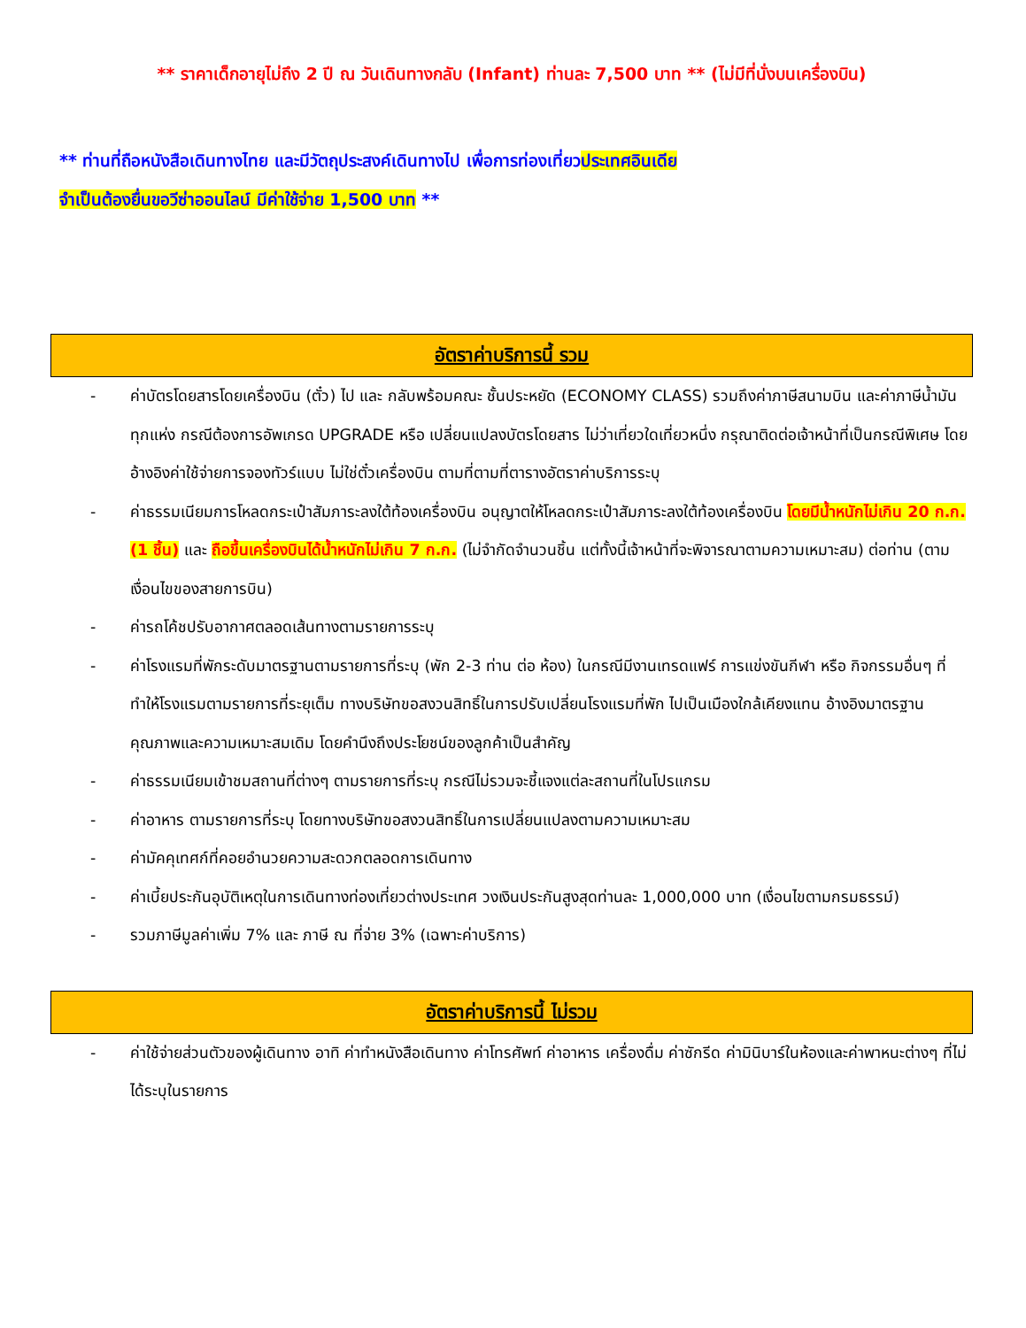** ราคาเด็กอายุไม่ถึง 2 ปี ณ วันเดินทางกลับ (Infant) ท่านละ 7,500 บาท ** (ไม่มีที่นั่งบนเครื่องบิน)
** ท่านที่ถือหนังสือเดินทางไทย และมีวัตถุประสงค์เดินทางไป เพื่อการท่องเที่ยวประเทศอินเดีย
จำเป็นต้องยื่นขอวีซ่าออนไลน์ มีค่าใช้จ่าย 1,500 บาท **
อัตราค่าบริการนี้ รวม
- ค่าบัตรโดยสารโดยเครื่องบิน (ตั๋ว) ไป และ กลับพร้อมคณะ ชั้นประหยัด (ECONOMY CLASS) รวมถึงค่าภาษีสนามบิน และค่าภาษีน้ำมันทุกแห่ง กรณีต้องการอัพเกรด UPGRADE หรือ เปลี่ยนแปลงบัตรโดยสาร ไม่ว่าเที่ยวใดเที่ยวหนึ่ง กรุณาติดต่อเจ้าหน้าที่เป็นกรณีพิเศษ โดยอ้างอิงค่าใช้จ่ายการจองทัวร์แบบ ไม่ใช่ตั๋วเครื่องบิน ตามที่ตามที่ตารางอัตราค่าบริการระบุ
- ค่าธรรมเนียมการโหลดกระเป๋าสัมภาระลงใต้ท้องเครื่องบิน อนุญาตให้โหลดกระเป๋าสัมภาระลงใต้ท้องเครื่องบิน โดยมีน้ำหนักไม่เกิน 20 ก.ก. (1 ชิ้น) และ ถือขึ้นเครื่องบินได้น้ำหนักไม่เกิน 7 ก.ก. (ไม่จำกัดจำนวนชิ้น แต่ทั้งนี้เจ้าหน้าที่จะพิจารณาตามความเหมาะสม) ต่อท่าน (ตามเงื่อนไขของสายการบิน)
- ค่ารถโค้ชปรับอากาศตลอดเส้นทางตามรายการระบุ
- ค่าโรงแรมที่พักระดับมาตรฐานตามรายการที่ระบุ (พัก 2-3 ท่าน ต่อ ห้อง) ในกรณีมีงานเทรดแฟร์ การแข่งขันกีฬา หรือ กิจกรรมอื่นๆ ที่ทำให้โรงแรมตามรายการที่ระยุเต็ม ทางบริษัทขอสงวนสิทธิ์ในการปรับเปลี่ยนโรงแรมที่พัก ไปเป็นเมืองใกล้เคียงแทน อ้างอิงมาตรฐานคุณภาพและความเหมาะสมเดิม โดยคำนึงถึงประโยชน์ของลูกค้าเป็นสำคัญ
- ค่าธรรมเนียมเข้าชมสถานที่ต่างๆ ตามรายการที่ระบุ กรณีไม่รวมจะชี้แจงแต่ละสถานที่ในโปรแกรม
- ค่าอาหาร ตามรายการที่ระบุ โดยทางบริษัทขอสงวนสิทธิ์ในการเปลี่ยนแปลงตามความเหมาะสม
- ค่ามัคคุเทศก์ที่คอยอำนวยความสะดวกตลอดการเดินทาง
- ค่าเบี้ยประกันอุบัติเหตุในการเดินทางท่องเที่ยวต่างประเทศ วงเงินประกันสูงสุดท่านละ 1,000,000 บาท (เงื่อนไขตามกรมธรรม์)
- รวมภาษีมูลค่าเพิ่ม 7% และ ภาษี ณ ที่จ่าย 3% (เฉพาะค่าบริการ)
อัตราค่าบริการนี้ ไม่รวม
- ค่าใช้จ่ายส่วนตัวของผู้เดินทาง อาทิ ค่าทำหนังสือเดินทาง ค่าโทรศัพท์ ค่าอาหาร เครื่องดื่ม ค่าซักรีด ค่ามินิบาร์ในห้องและค่าพาหนะต่างๆ ที่ไม่ได้ระบุในรายการ